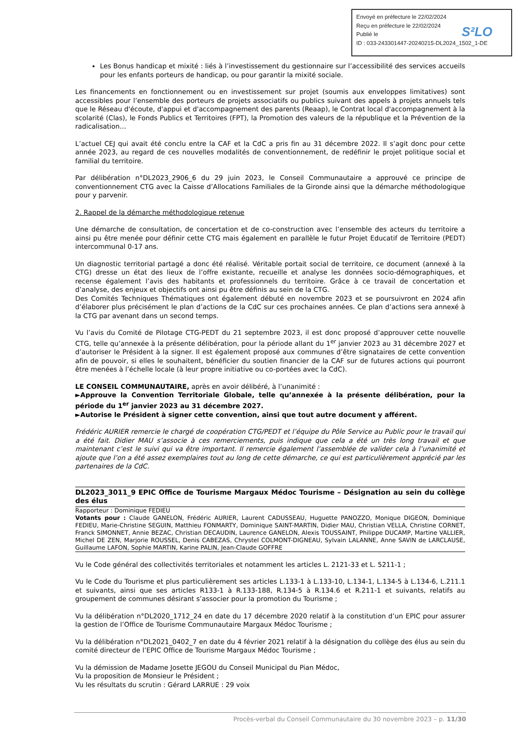Envoyé en préfecture le 22/02/2024
Reçu en préfecture le 22/02/2024
Publié le
ID : 033-243301447-20240215-DL2024_1502_1-DE
S²LO
Les Bonus handicap et mixité : liés à l’investissement du gestionnaire sur l’accessibilité des services accueils pour les enfants porteurs de handicap, ou pour garantir la mixité sociale.
Les financements en fonctionnement ou en investissement sur projet (soumis aux enveloppes limitatives) sont accessibles pour l’ensemble des porteurs de projets associatifs ou publics suivant des appels à projets annuels tels que le Réseau d'écoute, d'appui et d'accompagnement des parents (Reaap), le Contrat local d'accompagnement à la scolarité (Clas), le Fonds Publics et Territoires (FPT), la Promotion des valeurs de la république et la Prévention de la radicalisation…
L’actuel CEJ qui avait été conclu entre la CAF et la CdC a pris fin au 31 décembre 2022. Il s’agit donc pour cette année 2023, au regard de ces nouvelles modalités de conventionnement, de redéfinir le projet politique social et familial du territoire.
Par délibération n°DL2023_2906_6 du 29 juin 2023, le Conseil Communautaire a approuvé ce principe de conventionnement CTG avec la Caisse d’Allocations Familiales de la Gironde ainsi que la démarche méthodologique pour y parvenir.
2. Rappel de la démarche méthodologique retenue
Une démarche de consultation, de concertation et de co-construction avec l’ensemble des acteurs du territoire a ainsi pu être menée pour définir cette CTG mais également en parallèle le futur Projet Educatif de Territoire (PEDT) intercommunal 0-17 ans.
Un diagnostic territorial partagé a donc été réalisé. Véritable portait social de territoire, ce document (annexé à la CTG) dresse un état des lieux de l’offre existante, recueille et analyse les données socio-démographiques, et recense également l’avis des habitants et professionnels du territoire. Grâce à ce travail de concertation et d’analyse, des enjeux et objectifs ont ainsi pu être définis au sein de la CTG.
Des Comités Techniques Thématiques ont également débuté en novembre 2023 et se poursuivront en 2024 afin d’élaborer plus précisément le plan d’actions de la CdC sur ces prochaines années. Ce plan d’actions sera annexé à la CTG par avenant dans un second temps.
Vu l’avis du Comité de Pilotage CTG-PEDT du 21 septembre 2023, il est donc proposé d’approuver cette nouvelle CTG, telle qu’annexée à la présente délibération, pour la période allant du 1<sup>er</sup> janvier 2023 au 31 décembre 2027 et d’autoriser le Président à la signer. Il est également proposé aux communes d’être signataires de cette convention afin de pouvoir, si elles le souhaitent, bénéficier du soutien financier de la CAF sur de futures actions qui pourront être menées à l’échelle locale (à leur propre initiative ou co-portées avec la CdC).
LE CONSEIL COMMUNAUTAIRE, après en avoir délibéré, à l’unanimité :
►Approuve la Convention Territoriale Globale, telle qu’annexée à la présente délibération, pour la période du 1<sup>er</sup> janvier 2023 au 31 décembre 2027.
►Autorise le Président à signer cette convention, ainsi que tout autre document y afférent.
Frédéric AURIER remercie le chargé de coopération CTG/PEDT et l’équipe du Pôle Service au Public pour le travail qui a été fait. Didier MAU s’associe à ces remerciements, puis indique que cela a été un très long travail et que maintenant c’est le suivi qui va être important. Il remercie également l’assemblée de valider cela à l’unanimité et ajoute que l’on a été assez exemplaires tout au long de cette démarche, ce qui est particulièrement apprécié par les partenaires de la CdC.
DL2023_3011_9 EPIC Office de Tourisme Margaux Médoc Tourisme – Désignation au sein du collège des élus
Rapporteur : Dominique FEDIEU
Votants pour : Claude GANELON, Frédéric AURIER, Laurent CADUSSEAU, Huguette PANOZZO, Monique DIGEON, Dominique FEDIEU, Marie-Christine SEGUIN, Matthieu FONMARTY, Dominique SAINT-MARTIN, Didier MAU, Christian VELLA, Christine CORNET, Franck SIMONNET, Annie BEZAC, Christian DECAUDIN, Laurence GANELON, Alexis TOUSSAINT, Philippe DUCAMP, Martine VALLIER, Michel DE ZEN, Marjorie ROUSSEL, Denis CABEZAS, Chrystel COLMONT-DIGNEAU, Sylvain LALANNE, Anne SAVIN de LARCLAUSE, Guillaume LAFON, Sophie MARTIN, Karine PALIN, Jean-Claude GOFFRE
Vu le Code général des collectivités territoriales et notamment les articles L. 2121-33 et L. 5211-1 ;
Vu le Code du Tourisme et plus particulièrement ses articles L.133-1 à L.133-10, L.134-1, L.134-5 à L.134-6, L.211.1 et suivants, ainsi que ses articles R133-1 à R.133-188, R.134-5 à R.134.6 et R.211-1 et suivants, relatifs au groupement de communes désirant s’associer pour la promotion du Tourisme ;
Vu la délibération n°DL2020_1712_24 en date du 17 décembre 2020 relatif à la constitution d’un EPIC pour assurer la gestion de l’Office de Tourisme Communautaire Margaux Médoc Tourisme ;
Vu la délibération n°DL2021_0402_7 en date du 4 février 2021 relatif à la désignation du collège des élus au sein du comité directeur de l’EPIC Office de Tourisme Margaux Médoc Tourisme ;
Vu la démission de Madame Josette JEGOU du Conseil Municipal du Pian Médoc,
Vu la proposition de Monsieur le Président ;
Vu les résultats du scrutin : Gérard LARRUE : 29 voix
Procès-verbal du Conseil Communautaire du 30 novembre 2023 – p. 11/30